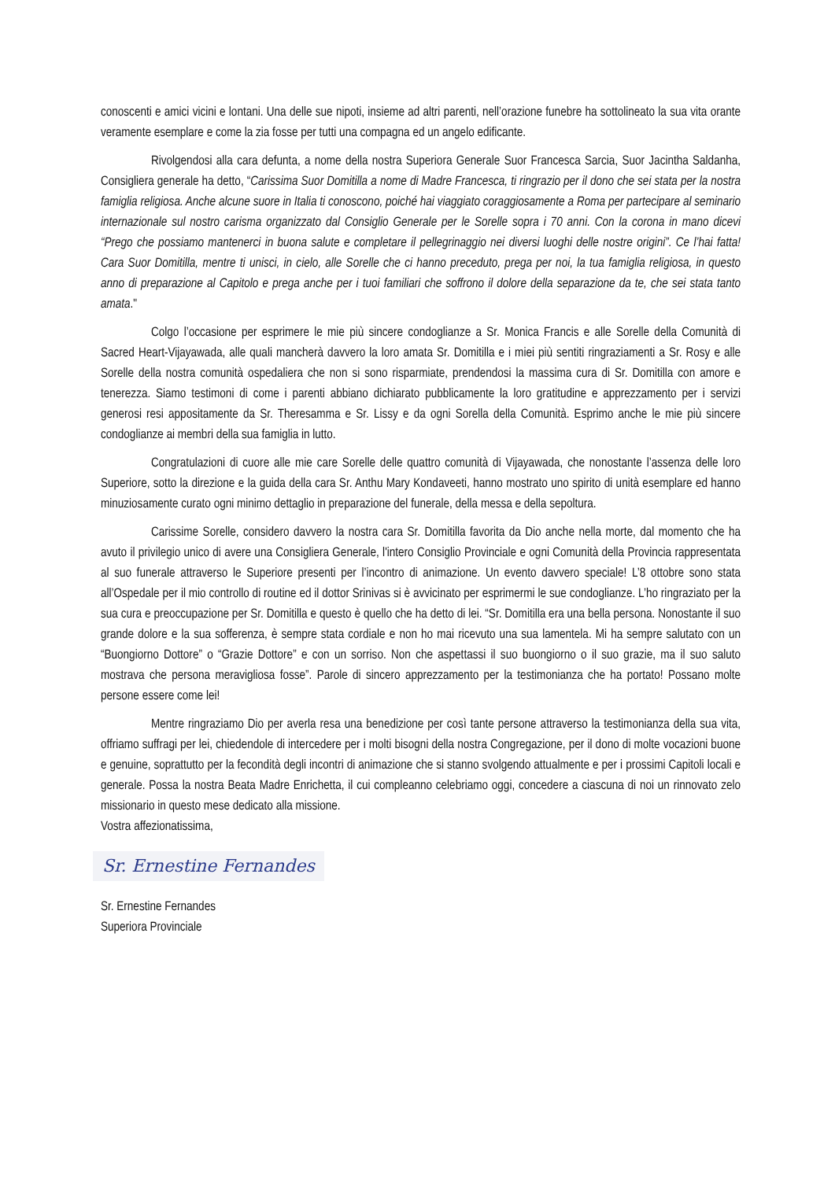conoscenti e amici vicini e lontani. Una delle sue nipoti, insieme ad altri parenti, nell’orazione funebre ha sottolineato la sua vita orante veramente esemplare e come la zia fosse per tutti una compagna ed un angelo edificante.
Rivolgendosi alla cara defunta, a nome della nostra Superiora Generale Suor Francesca Sarcia, Suor Jacintha Saldanha, Consigliera generale ha detto, “Carissima Suor Domitilla a nome di Madre Francesca, ti ringrazio per il dono che sei stata per la nostra famiglia religiosa. Anche alcune suore in Italia ti conoscono, poiché hai viaggiato coraggiosamente a Roma per partecipare al seminario internazionale sul nostro carisma organizzato dal Consiglio Generale per le Sorelle sopra i 70 anni. Con la corona in mano dicevi “Prego che possiamo mantenerci in buona salute e completare il pellegrinaggio nei diversi luoghi delle nostre origini”. Ce l’hai fatta! Cara Suor Domitilla, mentre ti unisci, in cielo, alle Sorelle che ci hanno preceduto, prega per noi, la tua famiglia religiosa, in questo anno di preparazione al Capitolo e prega anche per i tuoi familiari che soffrono il dolore della separazione da te, che sei stata tanto amata."
Colgo l’occasione per esprimere le mie più sincere condoglianze a Sr. Monica Francis e alle Sorelle della Comunità di Sacred Heart-Vijayawada, alle quali mancherà davvero la loro amata Sr. Domitilla e i miei più sentiti ringraziamenti a Sr. Rosy e alle Sorelle della nostra comunità ospedaliera che non si sono risparmiate, prendendosi la massima cura di Sr. Domitilla con amore e tenerezza. Siamo testimoni di come i parenti abbiano dichiarato pubblicamente la loro gratitudine e apprezzamento per i servizi generosi resi appositamente da Sr. Theresamma e Sr. Lissy e da ogni Sorella della Comunità. Esprimo anche le mie più sincere condoglianze ai membri della sua famiglia in lutto.
Congratulazioni di cuore alle mie care Sorelle delle quattro comunità di Vijayawada, che nonostante l’assenza delle loro Superiore, sotto la direzione e la guida della cara Sr. Anthu Mary Kondaveeti, hanno mostrato uno spirito di unità esemplare ed hanno minuziosamente curato ogni minimo dettaglio in preparazione del funerale, della messa e della sepoltura.
Carissime Sorelle, considero davvero la nostra cara Sr. Domitilla favorita da Dio anche nella morte, dal momento che ha avuto il privilegio unico di avere una Consigliera Generale, l'intero Consiglio Provinciale e ogni Comunità della Provincia rappresentata al suo funerale attraverso le Superiore presenti per l’incontro di animazione. Un evento davvero speciale! L’8 ottobre sono stata all’Ospedale per il mio controllo di routine ed il dottor Srinivas si è avvicinato per esprimermi le sue condoglianze. L’ho ringraziato per la sua cura e preoccupazione per Sr. Domitilla e questo è quello che ha detto di lei. “Sr. Domitilla era una bella persona. Nonostante il suo grande dolore e la sua sofferenza, è sempre stata cordiale e non ho mai ricevuto una sua lamentela. Mi ha sempre salutato con un “Buongiorno Dottore” o “Grazie Dottore” e con un sorriso. Non che aspettassi il suo buongiorno o il suo grazie, ma il suo saluto mostrava che persona meravigliosa fosse”. Parole di sincero apprezzamento per la testimonianza che ha portato! Possano molte persone essere come lei!
Mentre ringraziamo Dio per averla resa una benedizione per così tante persone attraverso la testimonianza della sua vita, offriamo suffragi per lei, chiedendole di intercedere per i molti bisogni della nostra Congregazione, per il dono di molte vocazioni buone e genuine, soprattutto per la fecondità degli incontri di animazione che si stanno svolgendo attualmente e per i prossimi Capitoli locali e generale. Possa la nostra Beata Madre Enrichetta, il cui compleanno celebriamo oggi, concedere a ciascuna di noi un rinnovato zelo missionario in questo mese dedicato alla missione.
Vostra affezionatissima,
Sr. Ernestine Fernandes
Sr. Ernestine Fernandes
Superiora Provinciale